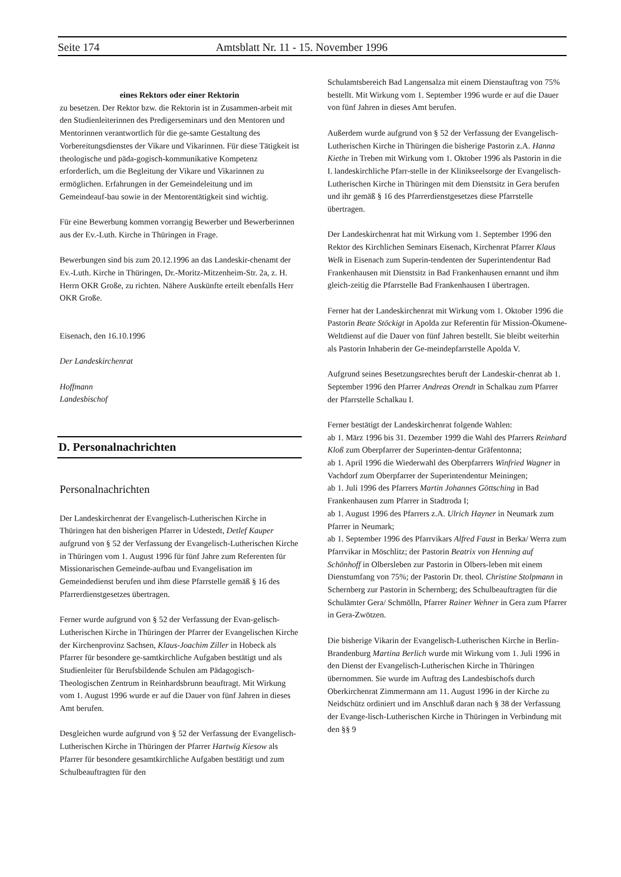Seite 174 Amtsblatt Nr. 11 - 15. November 1996
eines Rektors oder einer Rektorin
zu besetzen. Der Rektor bzw. die Rektorin ist in Zusammen-arbeit mit den Studienleiterinnen des Predigerseminars und den Mentoren und Mentorinnen verantwortlich für die ge-samte Gestaltung des Vorbereitungsdienstes der Vikare und Vikarinnen. Für diese Tätigkeit ist theologische und päda-gogisch-kommunikative Kompetenz erforderlich, um die Begleitung der Vikare und Vikarinnen zu ermöglichen. Erfahrungen in der Gemeindeleitung und im Gemeindeauf-bau sowie in der Mentorentätigkeit sind wichtig.
Für eine Bewerbung kommen vorrangig Bewerber und Bewerberinnen aus der Ev.-Luth. Kirche in Thüringen in Frage.
Bewerbungen sind bis zum 20.12.1996 an das Landeskir-chenamt der Ev.-Luth. Kirche in Thüringen, Dr.-Moritz-Mitzenheim-Str. 2a, z. H. Herrn OKR Große, zu richten. Nähere Auskünfte erteilt ebenfalls Herr OKR Große.
Eisenach, den 16.10.1996
Der Landeskirchenrat
Hoffmann
Landesbischof
D. Personalnachrichten
Personalnachrichten
Der Landeskirchenrat der Evangelisch-Lutherischen Kirche in Thüringen hat den bisherigen Pfarrer in Udestedt, Detlef Kauper aufgrund von § 52 der Verfassung der Evangelisch-Lutherischen Kirche in Thüringen vom 1. August 1996 für fünf Jahre zum Referenten für Missionarischen Gemeinde-aufbau und Evangelisation im Gemeindedienst berufen und ihm diese Pfarrstelle gemäß § 16 des Pfarrerdienstgesetzes übertragen.
Ferner wurde aufgrund von § 52 der Verfassung der Evan-gelisch-Lutherischen Kirche in Thüringen der Pfarrer der Evangelischen Kirche der Kirchenprovinz Sachsen, Klaus-Joachim Ziller in Hobeck als Pfarrer für besondere ge-samtkirchliche Aufgaben bestätigt und als Studienleiter für Berufsbildende Schulen am Pädagogisch-Theologischen Zentrum in Reinhardsbrunn beauftragt. Mit Wirkung vom 1. August 1996 wurde er auf die Dauer von fünf Jahren in dieses Amt berufen.
Desgleichen wurde aufgrund von § 52 der Verfassung der Evangelisch-Lutherischen Kirche in Thüringen der Pfarrer Hartwig Kiesow als Pfarrer für besondere gesamtkirchliche Aufgaben bestätigt und zum Schulbeauftragten für den
Schulamtsbereich Bad Langensalza mit einem Dienstauftrag von 75% bestellt. Mit Wirkung vom 1. September 1996 wurde er auf die Dauer von fünf Jahren in dieses Amt berufen.
Außerdem wurde aufgrund von § 52 der Verfassung der Evangelisch-Lutherischen Kirche in Thüringen die bisherige Pastorin z.A. Hanna Kiethe in Treben mit Wirkung vom 1. Oktober 1996 als Pastorin in die I. landeskirchliche Pfarr-stelle in der Klinikseelsorge der Evangelisch-Lutherischen Kirche in Thüringen mit dem Dienstsitz in Gera berufen und ihr gemäß § 16 des Pfarrerdienstgesetzes diese Pfarrstelle übertragen.
Der Landeskirchenrat hat mit Wirkung vom 1. September 1996 den Rektor des Kirchlichen Seminars Eisenach, Kirchenrat Pfarrer Klaus Welk in Eisenach zum Superin-tendenten der Superintendentur Bad Frankenhausen mit Dienstsitz in Bad Frankenhausen ernannt und ihm gleich-zeitig die Pfarrstelle Bad Frankenhausen I übertragen.
Ferner hat der Landeskirchenrat mit Wirkung vom 1. Oktober 1996 die Pastorin Beate Stöckigt in Apolda zur Referentin für Mission-Ökumene-Weltdienst auf die Dauer von fünf Jahren bestellt. Sie bleibt weiterhin als Pastorin Inhaberin der Ge-meindepfarrstelle Apolda V.
Aufgrund seines Besetzungsrechtes beruft der Landeskir-chenrat ab 1. September 1996 den Pfarrer Andreas Orendt in Schalkau zum Pfarrer der Pfarrstelle Schalkau I.
Ferner bestätigt der Landeskirchenrat folgende Wahlen:
ab 1. März 1996 bis 31. Dezember 1999 die Wahl des Pfarrers Reinhard Kloß zum Oberpfarrer der Superinten-dentur Gräfentonna;
ab 1. April 1996 die Wiederwahl des Oberpfarrers Winfried Wagner in Vachdorf zum Oberpfarrer der Superintendentur Meiningen;
ab 1. Juli 1996 des Pfarrers Martin Johannes Göttsching in Bad Frankenhausen zum Pfarrer in Stadtroda I;
ab 1. August 1996 des Pfarrers z.A. Ulrich Hayner in Neumark zum Pfarrer in Neumark;
ab 1. September 1996 des Pfarrvikars Alfred Faust in Berka/ Werra zum Pfarrvikar in Möschlitz; der Pastorin Beatrix von Henning auf Schönhoff in Olbersleben zur Pastorin in Olbers-leben mit einem Dienstumfang von 75%; der Pastorin Dr. theol. Christine Stolpmann in Schernberg zur Pastorin in Schernberg; des Schulbeauftragten für die Schulämter Gera/ Schmölln, Pfarrer Rainer Wehner in Gera zum Pfarrer in Gera-Zwötzen.
Die bisherige Vikarin der Evangelisch-Lutherischen Kirche in Berlin-Brandenburg Martina Berlich wurde mit Wirkung vom 1. Juli 1996 in den Dienst der Evangelisch-Lutherischen Kirche in Thüringen übernommen. Sie wurde im Auftrag des Landesbischofs durch Oberkirchenrat Zimmermann am 11. August 1996 in der Kirche zu Neidschütz ordiniert und im Anschluß daran nach § 38 der Verfassung der Evange-lisch-Lutherischen Kirche in Thüringen in Verbindung mit den §§ 9